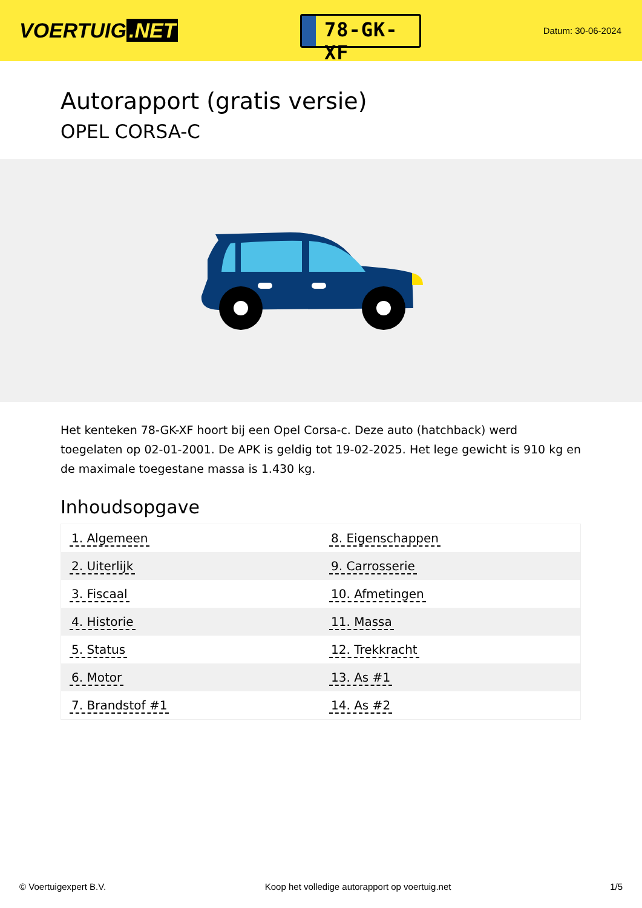VOERTUIG.NET
78-GK-XF
Datum: 30-06-2024
Autorapport (gratis versie)
OPEL CORSA-C
Het kenteken 78-GK-XF hoort bij een Opel Corsa-c. Deze auto (hatchback) werd toegelaten op 02-01-2001. De APK is geldig tot 19-02-2025. Het lege gewicht is 910 kg en de maximale toegestane massa is 1.430 kg.
Inhoudsopgave
| 1. Algemeen | 8. Eigenschappen |
| 2. Uiterlijk | 9. Carrosserie |
| 3. Fiscaal | 10. Afmetingen |
| 4. Historie | 11. Massa |
| 5. Status | 12. Trekkracht |
| 6. Motor | 13. As #1 |
| 7. Brandstof #1 | 14. As #2 |
© Voertuigexpert B.V. Koop het volledige autorapport op voertuig.net 1/5